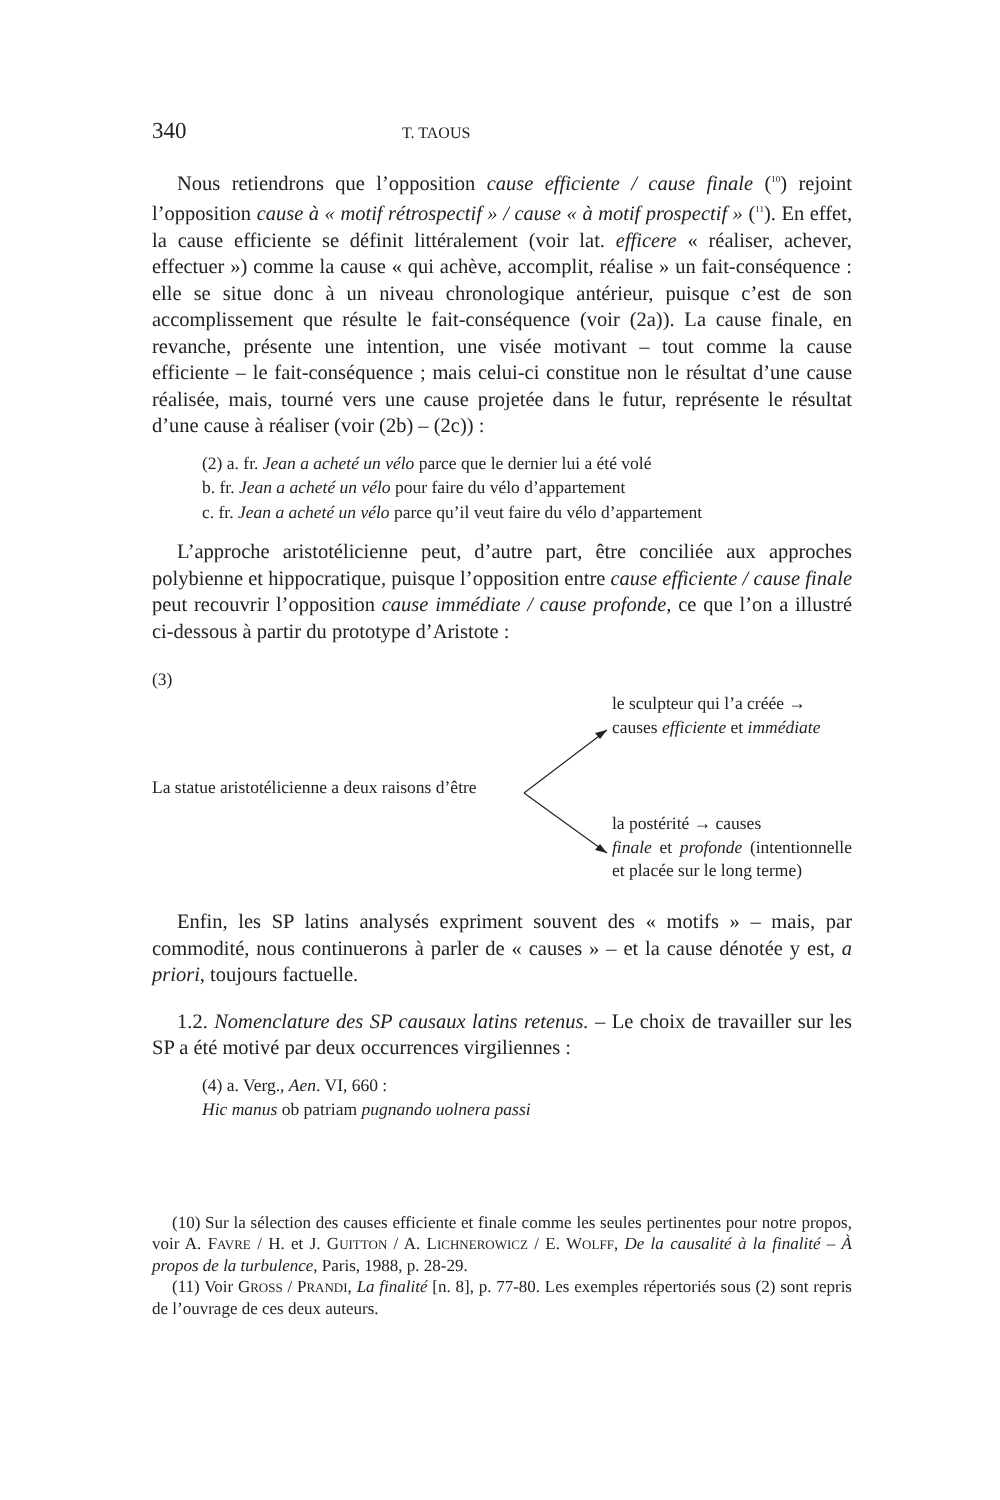340 T. TAOUS
Nous retiendrons que l’opposition cause efficiente / cause finale (<sup>10</sup>) rejoint l’opposition cause à « motif rétrospectif » / cause « à motif prospectif » (<sup>11</sup>). En effet, la cause efficiente se définit littéralement (voir lat. efficere « réaliser, achever, effectuer ») comme la cause « qui achève, accomplit, réalise » un fait-conséquence : elle se situe donc à un niveau chronologique antérieur, puisque c’est de son accomplissement que résulte le fait-conséquence (voir (2a)). La cause finale, en revanche, présente une intention, une visée motivant – tout comme la cause efficiente – le fait-conséquence ; mais celui-ci constitue non le résultat d’une cause réalisée, mais, tourné vers une cause projetée dans le futur, représente le résultat d’une cause à réaliser (voir (2b) – (2c)) :
(2) a. fr. Jean a acheté un vélo parce que le dernier lui a été volé
b. fr. Jean a acheté un vélo pour faire du vélo d’appartement
c. fr. Jean a acheté un vélo parce qu’il veut faire du vélo d’appartement
L’approche aristotélicienne peut, d’autre part, être conciliée aux approches polybienne et hippocratique, puisque l’opposition entre cause efficiente / cause finale peut recouvrir l’opposition cause immédiate / cause profonde, ce que l’on a illustré ci-dessous à partir du prototype d’Aristote :
(3)
le sculpteur qui l’a créée →
causes efficiente et immédiate
La statue aristotélicienne a deux raisons d’être
la postérité → causes
finale et profonde (intentionnelle et placée sur le long terme)
Enfin, les SP latins analysés expriment souvent des « motifs » – mais, par commodité, nous continuerons à parler de « causes » – et la cause dénotée y est, a priori, toujours factuelle.
1.2. Nomenclature des SP causaux latins retenus. – Le choix de travailler sur les SP a été motivé par deux occurrences virgiliennes :
(4) a. Verg., Aen. VI, 660 :
Hic manus ob patriam pugnando uolnera passi
(10) Sur la sélection des causes efficiente et finale comme les seules pertinentes pour notre propos, voir A. FAVRE / H. et J. GUITTON / A. LICHNEROWICZ / E. WOLFF, De la causalité à la finalité – À propos de la turbulence, Paris, 1988, p. 28-29.
(11) Voir GROSS / PRANDI, La finalité [n. 8], p. 77-80. Les exemples répertoriés sous (2) sont repris de l’ouvrage de ces deux auteurs.